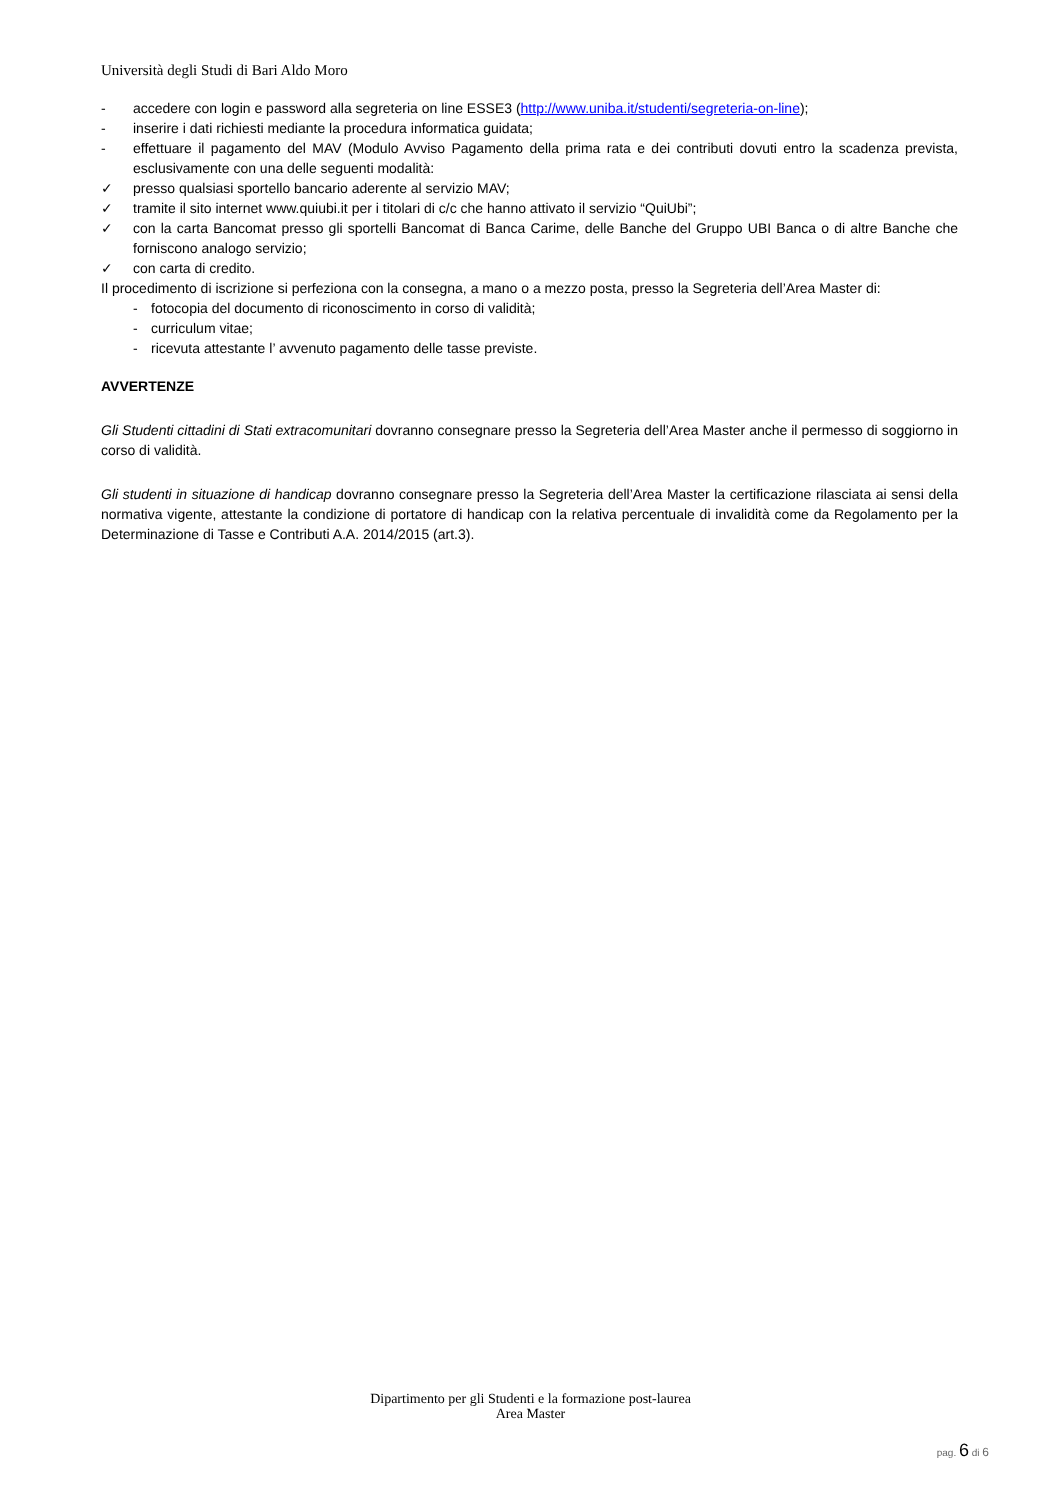Università degli Studi di Bari Aldo Moro
- accedere con login e password alla segreteria on line ESSE3 (http://www.uniba.it/studenti/segreteria-on-line);
- inserire i dati richiesti mediante la procedura informatica guidata;
- effettuare il pagamento del MAV (Modulo Avviso Pagamento della prima rata e dei contributi dovuti entro la scadenza prevista, esclusivamente con una delle seguenti modalità:
✓ presso qualsiasi sportello bancario aderente al servizio MAV;
✓ tramite il sito internet www.quiubi.it per i titolari di c/c che hanno attivato il servizio “QuiUbi”;
✓ con la carta Bancomat presso gli sportelli Bancomat di Banca Carime, delle Banche del Gruppo UBI Banca o di altre Banche che forniscono analogo servizio;
✓ con carta di credito.
Il procedimento di iscrizione si perfeziona con la consegna, a mano o a mezzo posta, presso la Segreteria dell’Area Master di:
- fotocopia del documento di riconoscimento in corso di validità;
- curriculum vitae;
- ricevuta attestante l’ avvenuto pagamento delle tasse previste.
AVVERTENZE
Gli Studenti cittadini di Stati extracomunitari dovranno consegnare presso la Segreteria dell’Area Master anche il permesso di soggiorno in corso di validità.
Gli studenti in situazione di handicap dovranno consegnare presso la Segreteria dell’Area Master la certificazione rilasciata ai sensi della normativa vigente, attestante la condizione di portatore di handicap con la relativa percentuale di invalidità come da Regolamento per la Determinazione di Tasse e Contributi A.A. 2014/2015 (art.3).
Dipartimento per gli Studenti e la formazione post-laurea
Area Master
pag. 6 di 6